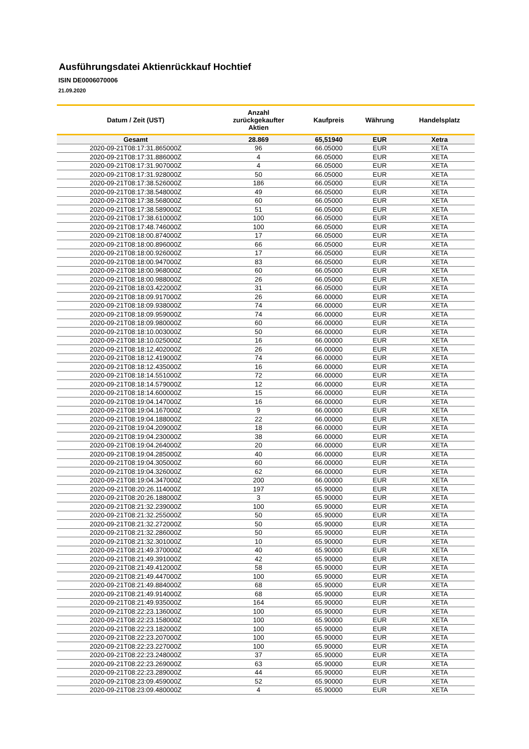Ausführungsdatei Aktienrückkauf Hochtief
ISIN DE0006070006
21.09.2020
| Datum / Zeit (UST) | Anzahl zurückgekaufter Aktien | Kaufpreis | Währung | Handelsplatz |
| --- | --- | --- | --- | --- |
| Gesamt | 28.869 | 65,51940 | EUR | Xetra |
| 2020-09-21T08:17:31.865000Z | 96 | 66.05000 | EUR | XETA |
| 2020-09-21T08:17:31.886000Z | 4 | 66.05000 | EUR | XETA |
| 2020-09-21T08:17:31.907000Z | 4 | 66.05000 | EUR | XETA |
| 2020-09-21T08:17:31.928000Z | 50 | 66.05000 | EUR | XETA |
| 2020-09-21T08:17:38.526000Z | 186 | 66.05000 | EUR | XETA |
| 2020-09-21T08:17:38.548000Z | 49 | 66.05000 | EUR | XETA |
| 2020-09-21T08:17:38.568000Z | 60 | 66.05000 | EUR | XETA |
| 2020-09-21T08:17:38.589000Z | 51 | 66.05000 | EUR | XETA |
| 2020-09-21T08:17:38.610000Z | 100 | 66.05000 | EUR | XETA |
| 2020-09-21T08:17:48.746000Z | 100 | 66.05000 | EUR | XETA |
| 2020-09-21T08:18:00.874000Z | 17 | 66.05000 | EUR | XETA |
| 2020-09-21T08:18:00.896000Z | 66 | 66.05000 | EUR | XETA |
| 2020-09-21T08:18:00.926000Z | 17 | 66.05000 | EUR | XETA |
| 2020-09-21T08:18:00.947000Z | 83 | 66.05000 | EUR | XETA |
| 2020-09-21T08:18:00.968000Z | 60 | 66.05000 | EUR | XETA |
| 2020-09-21T08:18:00.988000Z | 26 | 66.05000 | EUR | XETA |
| 2020-09-21T08:18:03.422000Z | 31 | 66.05000 | EUR | XETA |
| 2020-09-21T08:18:09.917000Z | 26 | 66.00000 | EUR | XETA |
| 2020-09-21T08:18:09.938000Z | 74 | 66.00000 | EUR | XETA |
| 2020-09-21T08:18:09.959000Z | 74 | 66.00000 | EUR | XETA |
| 2020-09-21T08:18:09.980000Z | 60 | 66.00000 | EUR | XETA |
| 2020-09-21T08:18:10.003000Z | 50 | 66.00000 | EUR | XETA |
| 2020-09-21T08:18:10.025000Z | 16 | 66.00000 | EUR | XETA |
| 2020-09-21T08:18:12.402000Z | 26 | 66.00000 | EUR | XETA |
| 2020-09-21T08:18:12.419000Z | 74 | 66.00000 | EUR | XETA |
| 2020-09-21T08:18:12.435000Z | 16 | 66.00000 | EUR | XETA |
| 2020-09-21T08:18:14.551000Z | 72 | 66.00000 | EUR | XETA |
| 2020-09-21T08:18:14.579000Z | 12 | 66.00000 | EUR | XETA |
| 2020-09-21T08:18:14.600000Z | 15 | 66.00000 | EUR | XETA |
| 2020-09-21T08:19:04.147000Z | 16 | 66.00000 | EUR | XETA |
| 2020-09-21T08:19:04.167000Z | 9 | 66.00000 | EUR | XETA |
| 2020-09-21T08:19:04.188000Z | 22 | 66.00000 | EUR | XETA |
| 2020-09-21T08:19:04.209000Z | 18 | 66.00000 | EUR | XETA |
| 2020-09-21T08:19:04.230000Z | 38 | 66.00000 | EUR | XETA |
| 2020-09-21T08:19:04.264000Z | 20 | 66.00000 | EUR | XETA |
| 2020-09-21T08:19:04.285000Z | 40 | 66.00000 | EUR | XETA |
| 2020-09-21T08:19:04.305000Z | 60 | 66.00000 | EUR | XETA |
| 2020-09-21T08:19:04.326000Z | 62 | 66.00000 | EUR | XETA |
| 2020-09-21T08:19:04.347000Z | 200 | 66.00000 | EUR | XETA |
| 2020-09-21T08:20:26.114000Z | 197 | 65.90000 | EUR | XETA |
| 2020-09-21T08:20:26.188000Z | 3 | 65.90000 | EUR | XETA |
| 2020-09-21T08:21:32.239000Z | 100 | 65.90000 | EUR | XETA |
| 2020-09-21T08:21:32.255000Z | 50 | 65.90000 | EUR | XETA |
| 2020-09-21T08:21:32.272000Z | 50 | 65.90000 | EUR | XETA |
| 2020-09-21T08:21:32.286000Z | 50 | 65.90000 | EUR | XETA |
| 2020-09-21T08:21:32.301000Z | 10 | 65.90000 | EUR | XETA |
| 2020-09-21T08:21:49.370000Z | 40 | 65.90000 | EUR | XETA |
| 2020-09-21T08:21:49.391000Z | 42 | 65.90000 | EUR | XETA |
| 2020-09-21T08:21:49.412000Z | 58 | 65.90000 | EUR | XETA |
| 2020-09-21T08:21:49.447000Z | 100 | 65.90000 | EUR | XETA |
| 2020-09-21T08:21:49.884000Z | 68 | 65.90000 | EUR | XETA |
| 2020-09-21T08:21:49.914000Z | 68 | 65.90000 | EUR | XETA |
| 2020-09-21T08:21:49.935000Z | 164 | 65.90000 | EUR | XETA |
| 2020-09-21T08:22:23.136000Z | 100 | 65.90000 | EUR | XETA |
| 2020-09-21T08:22:23.158000Z | 100 | 65.90000 | EUR | XETA |
| 2020-09-21T08:22:23.182000Z | 100 | 65.90000 | EUR | XETA |
| 2020-09-21T08:22:23.207000Z | 100 | 65.90000 | EUR | XETA |
| 2020-09-21T08:22:23.227000Z | 100 | 65.90000 | EUR | XETA |
| 2020-09-21T08:22:23.248000Z | 37 | 65.90000 | EUR | XETA |
| 2020-09-21T08:22:23.269000Z | 63 | 65.90000 | EUR | XETA |
| 2020-09-21T08:22:23.289000Z | 44 | 65.90000 | EUR | XETA |
| 2020-09-21T08:23:09.459000Z | 52 | 65.90000 | EUR | XETA |
| 2020-09-21T08:23:09.480000Z | 4 | 65.90000 | EUR | XETA |